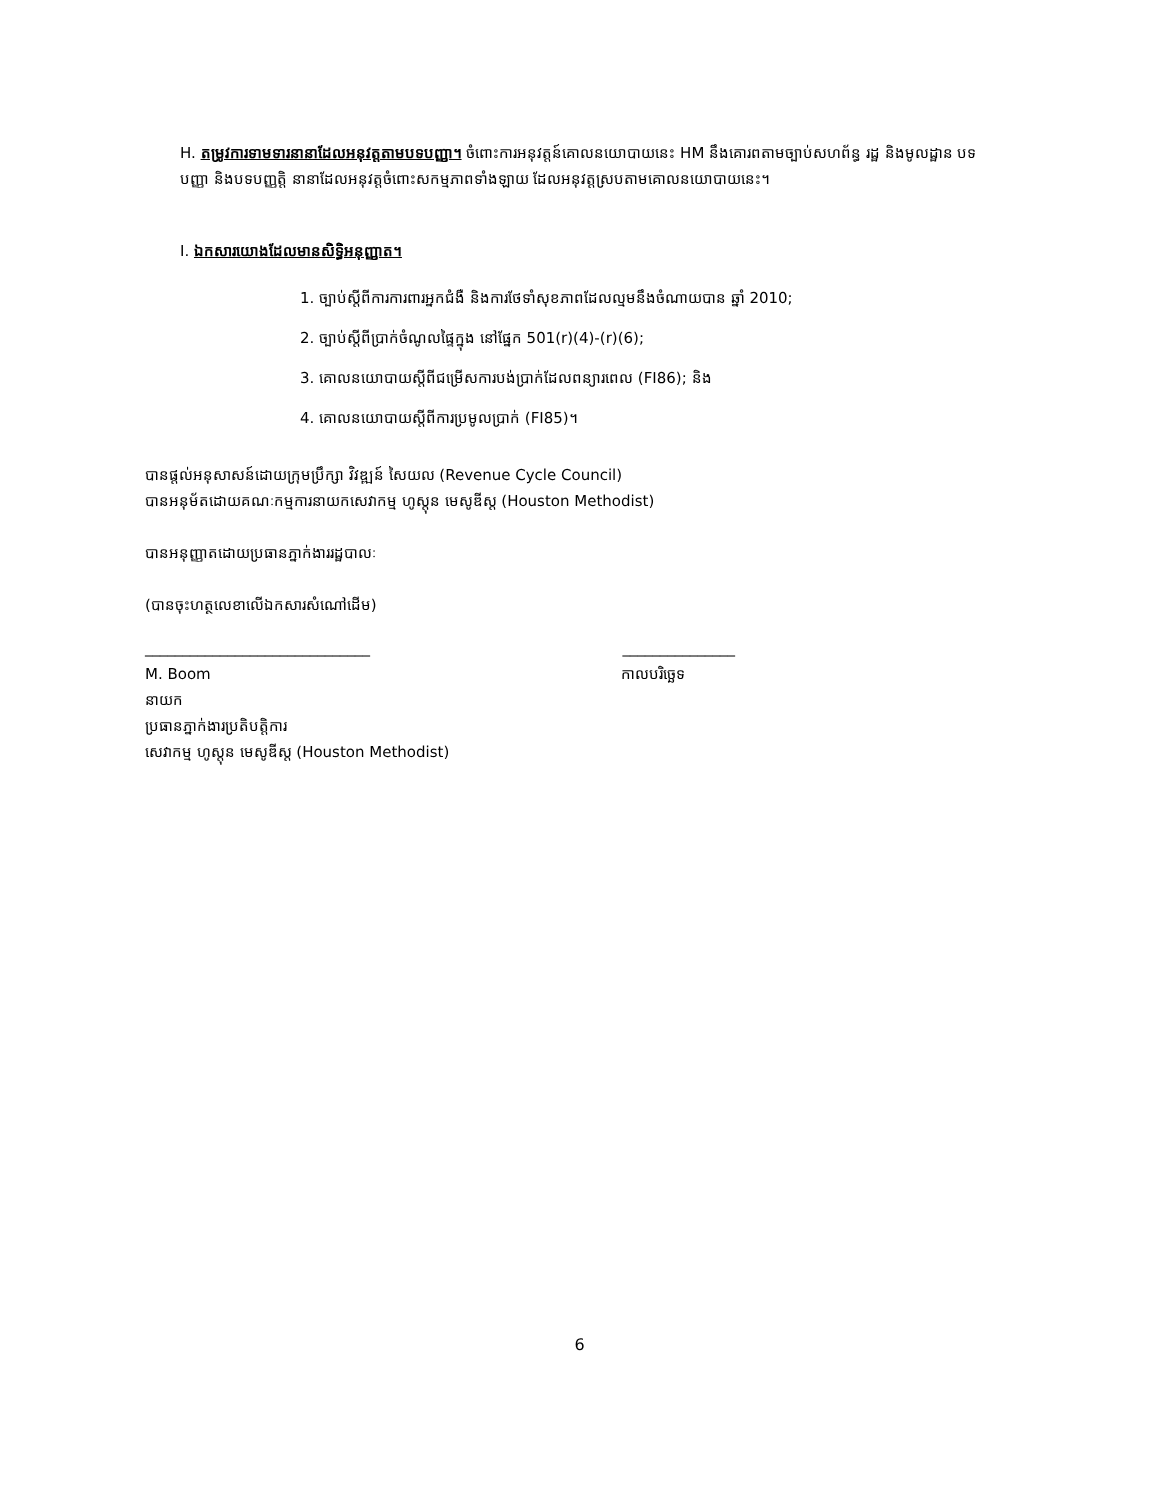H. តម្រូវការទាមទារនានាដែលអនុវត្តតាមបទបញ្ញា។ ចំពោះការអនុវត្តន៍គោលនយោបាយនេះ HM នឹងគោរពតាមច្បាប់សហព័ន្ធ រដ្ឋ និងមូលដ្ឋាន បទបញ្ញា និងបទបញ្ញត្តិ នានាដែលអនុវត្តចំពោះសកម្មភាពទាំងឡាយ ដែលអនុវត្តស្របតាមគោលនយោបាយនេះ។
I. ឯកសារយោងដែលមានសិទ្ធិអនុញ្ញាត។
1. ច្បាប់ស្តីពីការការពារអ្នកជំងឺ និងការថែទាំសុខភាពដែលល្មមនឹងចំណាយបាន ឆ្នាំ 2010;
2. ច្បាប់ស្តីពីប្រាក់ចំណូលផ្ទៃក្នុង នៅផ្នែក 501(r)(4)-(r)(6);
3. គោលនយោបាយស្តីពីជម្រើសការបង់ប្រាក់ដែលពន្យារពេល (FI86); និង
4. គោលនយោបាយស្តីពីការប្រមូលប្រាក់ (FI85)។
បានផ្តល់អនុសាសន៍ដោយក្រុមប្រឹក្សា វិវឌ្ឍន៍ សៃយល (Revenue Cycle Council)
បានអនុម័តដោយគណៈកម្មការនាយកសេវាកម្ម ហូស្តុន មេសូឌីស្ត (Houston Methodist)
បានអនុញ្ញាតដោយប្រធានភ្នាក់ងាររដ្ឋបាលៈ
(បានចុះហត្ថលេខាលើឯកសារសំណៅដើម)
______________________________ _______________
M. Boom កាលបរិច្ឆេទ
នាយក
ប្រធានភ្នាក់ងារប្រតិបត្តិការ
សេវាកម្ម ហូស្តុន មេសូឌីស្ត (Houston Methodist)
6